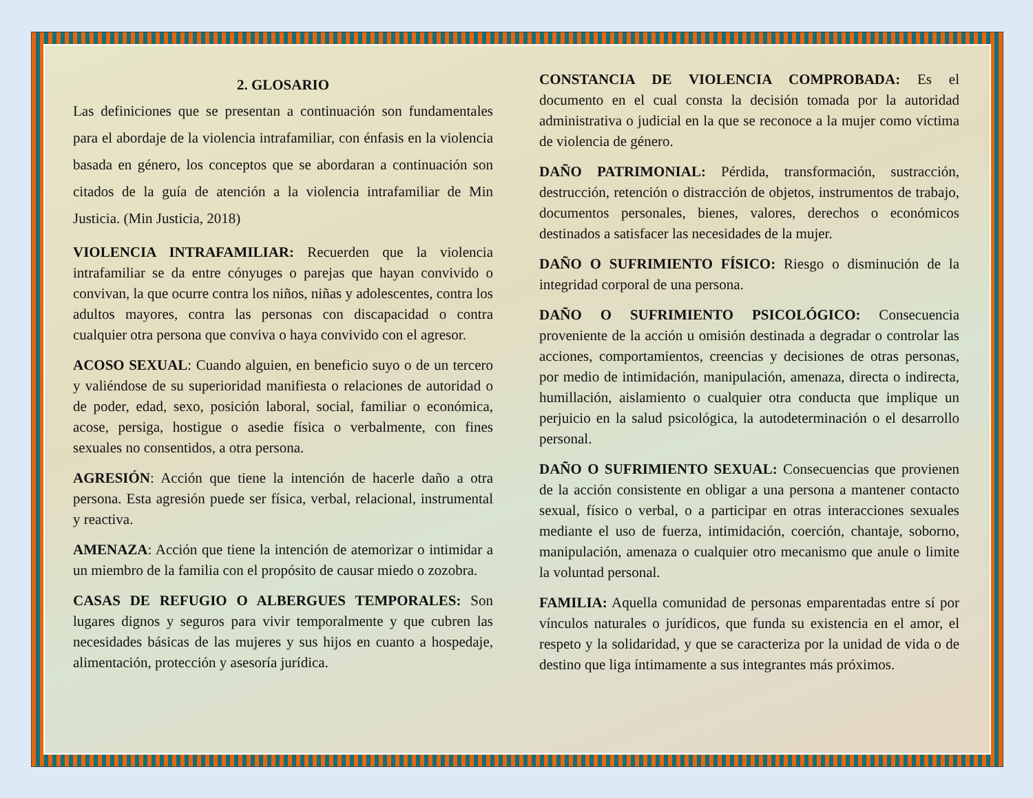2. GLOSARIO
Las definiciones que se presentan a continuación son fundamentales para el abordaje de la violencia intrafamiliar, con énfasis en la violencia basada en género, los conceptos que se abordaran a continuación son citados de la guía de atención a la violencia intrafamiliar de Min Justicia. (Min Justicia, 2018)
VIOLENCIA INTRAFAMILIAR: Recuerden que la violencia intrafamiliar se da entre cónyuges o parejas que hayan convivido o convivan, la que ocurre contra los niños, niñas y adolescentes, contra los adultos mayores, contra las personas con discapacidad o contra cualquier otra persona que conviva o haya convivido con el agresor.
ACOSO SEXUAL: Cuando alguien, en beneficio suyo o de un tercero y valiéndose de su superioridad manifiesta o relaciones de autoridad o de poder, edad, sexo, posición laboral, social, familiar o económica, acose, persiga, hostigue o asedie física o verbalmente, con fines sexuales no consentidos, a otra persona.
AGRESIÓN: Acción que tiene la intención de hacerle daño a otra persona. Esta agresión puede ser física, verbal, relacional, instrumental y reactiva.
AMENAZA: Acción que tiene la intención de atemorizar o intimidar a un miembro de la familia con el propósito de causar miedo o zozobra.
CASAS DE REFUGIO O ALBERGUES TEMPORALES: Son lugares dignos y seguros para vivir temporalmente y que cubren las necesidades básicas de las mujeres y sus hijos en cuanto a hospedaje, alimentación, protección y asesoría jurídica.
CONSTANCIA DE VIOLENCIA COMPROBADA: Es el documento en el cual consta la decisión tomada por la autoridad administrativa o judicial en la que se reconoce a la mujer como víctima de violencia de género.
DAÑO PATRIMONIAL: Pérdida, transformación, sustracción, destrucción, retención o distracción de objetos, instrumentos de trabajo, documentos personales, bienes, valores, derechos o económicos destinados a satisfacer las necesidades de la mujer.
DAÑO O SUFRIMIENTO FÍSICO: Riesgo o disminución de la integridad corporal de una persona.
DAÑO O SUFRIMIENTO PSICOLÓGICO: Consecuencia proveniente de la acción u omisión destinada a degradar o controlar las acciones, comportamientos, creencias y decisiones de otras personas, por medio de intimidación, manipulación, amenaza, directa o indirecta, humillación, aislamiento o cualquier otra conducta que implique un perjuicio en la salud psicológica, la autodeterminación o el desarrollo personal.
DAÑO O SUFRIMIENTO SEXUAL: Consecuencias que provienen de la acción consistente en obligar a una persona a mantener contacto sexual, físico o verbal, o a participar en otras interacciones sexuales mediante el uso de fuerza, intimidación, coerción, chantaje, soborno, manipulación, amenaza o cualquier otro mecanismo que anule o limite la voluntad personal.
FAMILIA: Aquella comunidad de personas emparentadas entre sí por vínculos naturales o jurídicos, que funda su existencia en el amor, el respeto y la solidaridad, y que se caracteriza por la unidad de vida o de destino que liga íntimamente a sus integrantes más próximos.